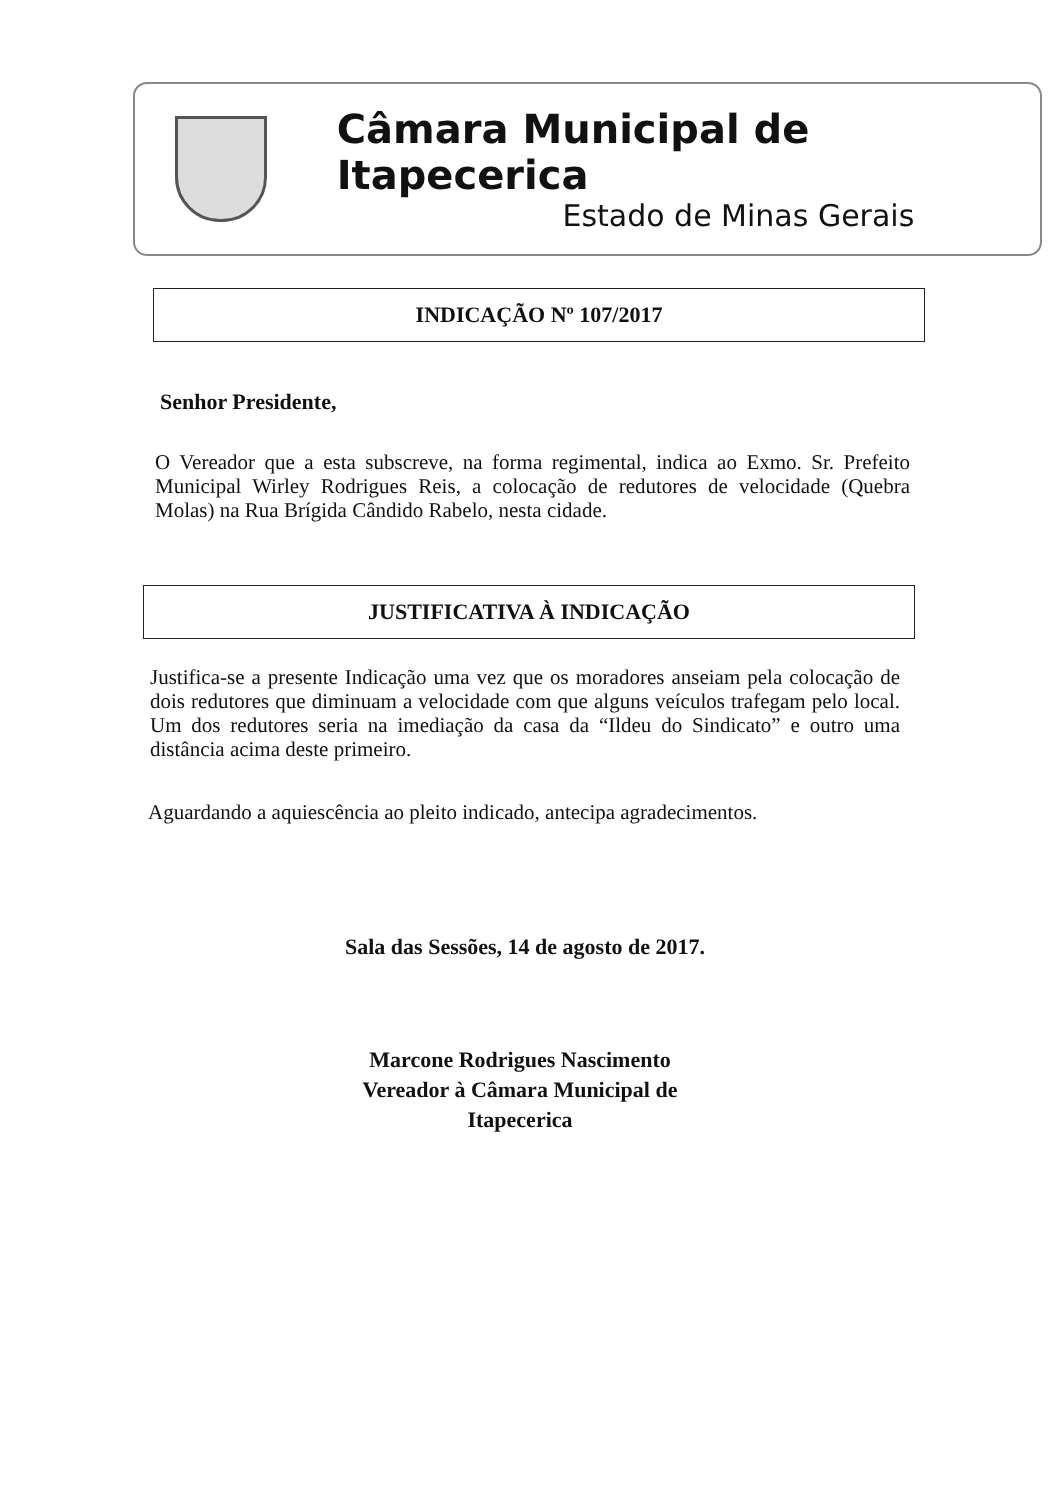Câmara Municipal de Itapecerica
Estado de Minas Gerais
INDICAÇÃO Nº 107/2017
Senhor Presidente,
O Vereador que a esta subscreve, na forma regimental, indica ao Exmo. Sr. Prefeito Municipal Wirley Rodrigues Reis, a colocação de redutores de velocidade (Quebra Molas) na Rua Brígida Cândido Rabelo, nesta cidade.
JUSTIFICATIVA À INDICAÇÃO
Justifica-se a presente Indicação uma vez que os moradores anseiam pela colocação de dois redutores que diminuam a velocidade com que alguns veículos trafegam pelo local. Um dos redutores seria na imediação da casa da “Ildeu do Sindicato” e outro uma distância acima deste primeiro.
Aguardando a aquiescência ao pleito indicado, antecipa agradecimentos.
Sala das Sessões, 14 de agosto de 2017.
Marcone Rodrigues Nascimento
Vereador à Câmara Municipal de Itapecerica